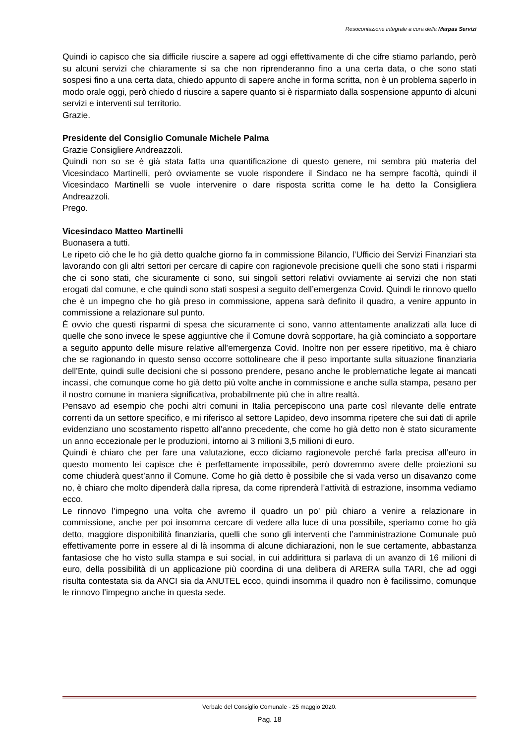Resocontazione integrale a cura della Marpas Servizi
Quindi io capisco che sia difficile riuscire a sapere ad oggi effettivamente di che cifre stiamo parlando, però su alcuni servizi che chiaramente si sa che non riprenderanno fino a una certa data, o che sono stati sospesi fino a una certa data, chiedo appunto di sapere anche in forma scritta, non è un problema saperlo in modo orale oggi, però chiedo d riuscire a sapere quanto si è risparmiato dalla sospensione appunto di alcuni servizi e interventi sul territorio.
Grazie.
Presidente del Consiglio Comunale Michele Palma
Grazie Consigliere Andreazzoli.
Quindi non so se è già stata fatta una quantificazione di questo genere, mi sembra più materia del Vicesindaco Martinelli, però ovviamente se vuole rispondere il Sindaco ne ha sempre facoltà, quindi il Vicesindaco Martinelli se vuole intervenire o dare risposta scritta come le ha detto la Consigliera Andreazzoli.
Prego.
Vicesindaco Matteo Martinelli
Buonasera a tutti.
Le ripeto ciò che le ho già detto qualche giorno fa in commissione Bilancio, l’Ufficio dei Servizi Finanziari sta lavorando con gli altri settori per cercare di capire con ragionevole precisione quelli che sono stati i risparmi che ci sono stati, che sicuramente ci sono, sui singoli settori relativi ovviamente ai servizi che non stati erogati dal comune, e che quindi sono stati sospesi a seguito dell’emergenza Covid. Quindi le rinnovo quello che è un impegno che ho già preso in commissione, appena sarà definito il quadro, a venire appunto in commissione a relazionare sul punto.
È ovvio che questi risparmi di spesa che sicuramente ci sono, vanno attentamente analizzati alla luce di quelle che sono invece le spese aggiuntive che il Comune dovrà sopportare, ha già cominciato a sopportare a seguito appunto delle misure relative all’emergenza Covid. Inoltre non per essere ripetitivo, ma è chiaro che se ragionando in questo senso occorre sottolineare che il peso importante sulla situazione finanziaria dell’Ente, quindi sulle decisioni che si possono prendere, pesano anche le problematiche legate ai mancati incassi, che comunque come ho già detto più volte anche in commissione e anche sulla stampa, pesano per il nostro comune in maniera significativa, probabilmente più che in altre realtà.
Pensavo ad esempio che pochi altri comuni in Italia percepiscono una parte così rilevante delle entrate correnti da un settore specifico, e mi riferisco al settore Lapideo, devo insomma ripetere che sui dati di aprile evidenziano uno scostamento rispetto all’anno precedente, che come ho già detto non è stato sicuramente un anno eccezionale per le produzioni, intorno ai 3 milioni 3,5 milioni di euro.
Quindi è chiaro che per fare una valutazione, ecco diciamo ragionevole perché farla precisa all’euro in questo momento lei capisce che è perfettamente impossibile, però dovremmo avere delle proiezioni su come chiuderà quest’anno il Comune. Come ho già detto è possibile che si vada verso un disavanzo come no, è chiaro che molto dipenderà dalla ripresa, da come riprenderà l’attività di estrazione, insomma vediamo ecco.
Le rinnovo l’impegno una volta che avremo il quadro un po' più chiaro a venire a relazionare in commissione, anche per poi insomma cercare di vedere alla luce di una possibile, speriamo come ho già detto, maggiore disponibilità finanziaria, quelli che sono gli interventi che l’amministrazione Comunale può effettivamente porre in essere al di là insomma di alcune dichiarazioni, non le sue certamente, abbastanza fantasiose che ho visto sulla stampa e sui social, in cui addirittura si parlava di un avanzo di 16 milioni di euro, della possibilità di un applicazione più coordina di una delibera di ARERA sulla TARI, che ad oggi risulta contestata sia da ANCI sia da ANUTEL ecco, quindi insomma il quadro non è facilissimo, comunque le rinnovo l’impegno anche in questa sede.
Verbale del Consiglio Comunale - 25 maggio 2020.
Pag. 18